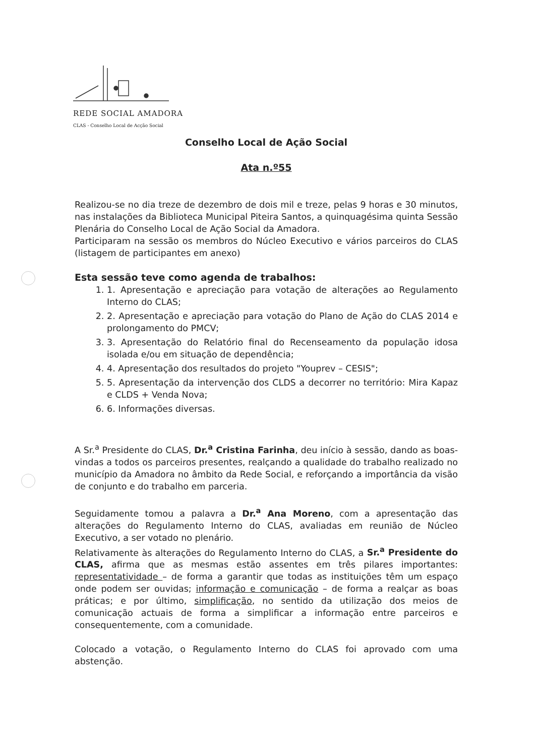REDE SOCIAL AMADORA
CLAS - Conselho Local de Acção Social
Conselho Local de Ação Social
Ata n.º55
Realizou-se no dia treze de dezembro de dois mil e treze, pelas 9 horas e 30 minutos, nas instalações da Biblioteca Municipal Piteira Santos, a quinquagésima quinta Sessão Plenária do Conselho Local de Ação Social da Amadora.
Participaram na sessão os membros do Núcleo Executivo e vários parceiros do CLAS (listagem de participantes em anexo)
Esta sessão teve como agenda de trabalhos:
1. 1. Apresentação e apreciação para votação de alterações ao Regulamento Interno do CLAS;
2. 2. Apresentação e apreciação para votação do Plano de Ação do CLAS 2014 e prolongamento do PMCV;
3. 3. Apresentação do Relatório final do Recenseamento da população idosa isolada e/ou em situação de dependência;
4. 4. Apresentação dos resultados do projeto "Youprev – CESIS";
5. 5. Apresentação da intervenção dos CLDS a decorrer no território: Mira Kapaz e CLDS + Venda Nova;
6. 6. Informações diversas.
A Sr.<sup>a</sup> Presidente do CLAS, Dr.<sup>a</sup> Cristina Farinha, deu início à sessão, dando as boas-vindas a todos os parceiros presentes, realçando a qualidade do trabalho realizado no município da Amadora no âmbito da Rede Social, e reforçando a importância da visão de conjunto e do trabalho em parceria.
Seguidamente tomou a palavra a Dr.<sup>a</sup> Ana Moreno, com a apresentação das alterações do Regulamento Interno do CLAS, avaliadas em reunião de Núcleo Executivo, a ser votado no plenário.
Relativamente às alterações do Regulamento Interno do CLAS, a Sr.<sup>a</sup> Presidente do CLAS, afirma que as mesmas estão assentes em três pilares importantes: representatividade – de forma a garantir que todas as instituições têm um espaço onde podem ser ouvidas; informação e comunicação – de forma a realçar as boas práticas; e por último, simplificação, no sentido da utilização dos meios de comunicação actuais de forma a simplificar a informação entre parceiros e consequentemente, com a comunidade.
Colocado a votação, o Regulamento Interno do CLAS foi aprovado com uma abstenção.